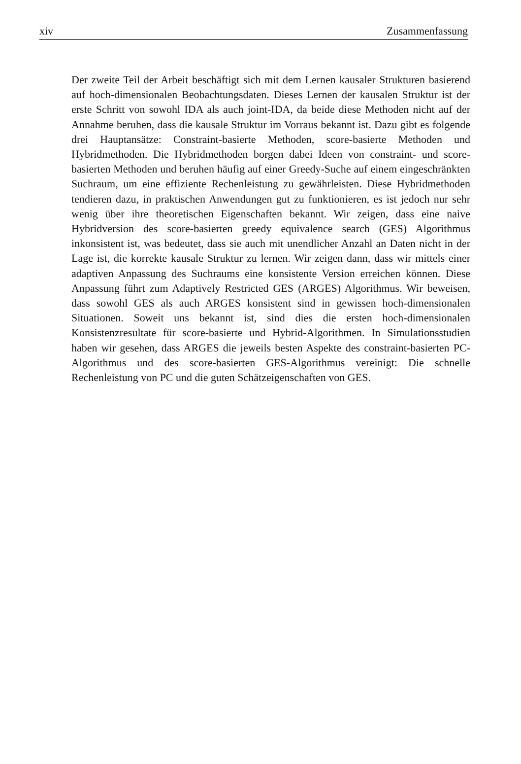xiv Zusammenfassung
Der zweite Teil der Arbeit beschäftigt sich mit dem Lernen kausaler Strukturen basierend auf hoch-dimensionalen Beobachtungsdaten. Dieses Lernen der kausalen Struktur ist der erste Schritt von sowohl IDA als auch joint-IDA, da beide diese Methoden nicht auf der Annahme beruhen, dass die kausale Struktur im Vorraus bekannt ist. Dazu gibt es folgende drei Hauptansätze: Constraint-basierte Methoden, score-basierte Methoden und Hybridmethoden. Die Hybridmethoden borgen dabei Ideen von constraint- und score-basierten Methoden und beruhen häufig auf einer Greedy-Suche auf einem eingeschränkten Suchraum, um eine effiziente Rechenleistung zu gewährleisten. Diese Hybridmethoden tendieren dazu, in praktischen Anwendungen gut zu funktionieren, es ist jedoch nur sehr wenig über ihre theoretischen Eigenschaften bekannt. Wir zeigen, dass eine naive Hybridversion des score-basierten greedy equivalence search (GES) Algorithmus inkonsistent ist, was bedeutet, dass sie auch mit unendlicher Anzahl an Daten nicht in der Lage ist, die korrekte kausale Struktur zu lernen. Wir zeigen dann, dass wir mittels einer adaptiven Anpassung des Suchraums eine konsistente Version erreichen können. Diese Anpassung führt zum Adaptively Restricted GES (ARGES) Algorithmus. Wir beweisen, dass sowohl GES als auch ARGES konsistent sind in gewissen hoch-dimensionalen Situationen. Soweit uns bekannt ist, sind dies die ersten hoch-dimensionalen Konsistenzresultate für score-basierte und Hybrid-Algorithmen. In Simulationsstudien haben wir gesehen, dass ARGES die jeweils besten Aspekte des constraint-basierten PC-Algorithmus und des score-basierten GES-Algorithmus vereinigt: Die schnelle Rechenleistung von PC und die guten Schätzeigenschaften von GES.